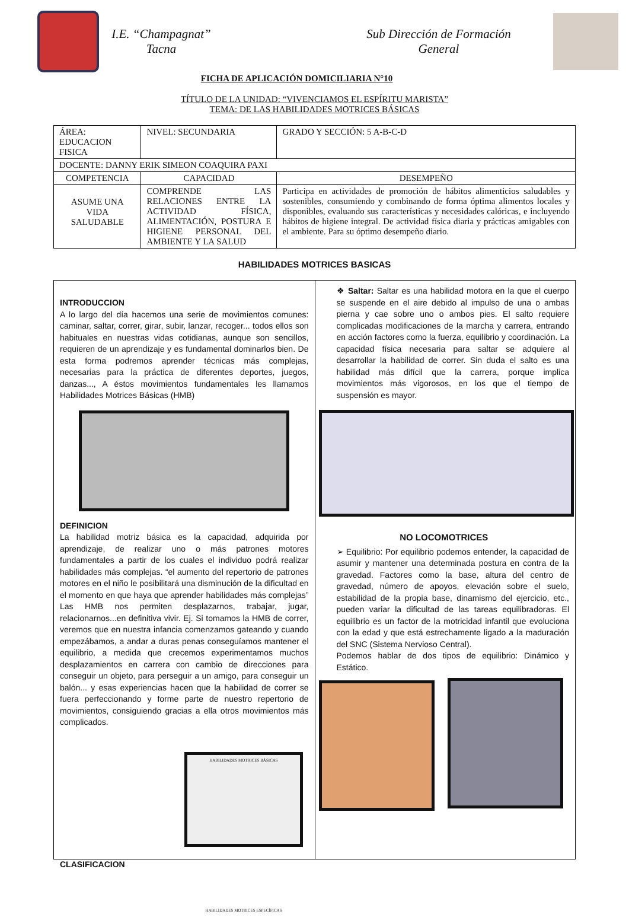I.E. “Champagnat”
Tacna
Sub Dirección de Formación
General
FICHA DE APLICACIÓN DOMICILIARIA N°10
TÍTULO DE LA UNIDAD: “VIVENCIAMOS EL ESPÍRITU MARISTA”
TEMA: DE LAS HABILIDADES MOTRICES BÁSICAS
| ÁREA: EDUCACION FISICA | NIVEL: SECUNDARIA | GRADO Y SECCIÓN: 5 A-B-C-D |
| DOCENTE: DANNY ERIK SIMEON COAQUIRA PAXI | | |
| COMPETENCIA | CAPACIDAD | DESEMPEÑO |
| ASUME UNA VIDA SALUDABLE | COMPRENDE LAS RELACIONES ENTRE LA ACTIVIDAD FÍSICA, ALIMENTACIÓN, POSTURA E HIGIENE PERSONAL DEL AMBIENTE Y LA SALUD | Participa en actividades de promoción de hábitos alimenticios saludables y sostenibles, consumiendo y combinando de forma óptima alimentos locales y disponibles, evaluando sus características y necesidades calóricas, e incluyendo hábitos de higiene integral. De actividad física diaria y prácticas amigables con el ambiente. Para su óptimo desempeño diario. |
HABILIDADES MOTRICES BASICAS
INTRODUCCION
A lo largo del día hacemos una serie de movimientos comunes: caminar, saltar, correr, girar, subir, lanzar, recoger... todos ellos son habituales en nuestras vidas cotidianas, aunque son sencillos, requieren de un aprendizaje y es fundamental dominarlos bien. De esta forma podremos aprender técnicas más complejas, necesarias para la práctica de diferentes deportes, juegos, danzas..., A éstos movimientos fundamentales les llamamos Habilidades Motrices Básicas (HMB)
DEFINICION
La habilidad motriz básica es la capacidad, adquirida por aprendizaje, de realizar uno o más patrones motores fundamentales a partir de los cuales el individuo podrá realizar habilidades más complejas. “el aumento del repertorio de patrones motores en el niño le posibilitará una disminución de la dificultad en el momento en que haya que aprender habilidades más complejas” Las HMB nos permiten desplazarnos, trabajar, jugar, relacionarnos...en definitiva vivir. Ej. Si tomamos la HMB de correr, veremos que en nuestra infancia comenzamos gateando y cuando empezábamos, a andar a duras penas conseguíamos mantener el equilibrio, a medida que crecemos experimentamos muchos desplazamientos en carrera con cambio de direcciones para conseguir un objeto, para perseguir a un amigo, para conseguir un balón... y esas experiencias hacen que la habilidad de correr se fuera perfeccionando y forme parte de nuestro repertorio de movimientos, consiguiendo gracias a ella otros movimientos más complicados.
HABILIDADES MOTRICES BÁSICAS
HABILIDADES MOTRICES ESPECÍFICAS
CLASIFICACION
❖ Saltar: Saltar es una habilidad motora en la que el cuerpo se suspende en el aire debido al impulso de una o ambas pierna y cae sobre uno o ambos pies. El salto requiere complicadas modificaciones de la marcha y carrera, entrando en acción factores como la fuerza, equilibrio y coordinación. La capacidad física necesaria para saltar se adquiere al desarrollar la habilidad de correr. Sin duda el salto es una habilidad más difícil que la carrera, porque implica movimientos más vigorosos, en los que el tiempo de suspensión es mayor.
NO LOCOMOTRICES
➢ Equilibrio: Por equilibrio podemos entender, la capacidad de asumir y mantener una determinada postura en contra de la gravedad. Factores como la base, altura del centro de gravedad, número de apoyos, elevación sobre el suelo, estabilidad de la propia base, dinamismo del ejercicio, etc., pueden variar la dificultad de las tareas equilibradoras. El equilibrio es un factor de la motricidad infantil que evoluciona con la edad y que está estrechamente ligado a la maduración del SNC (Sistema Nervioso Central).
Podemos hablar de dos tipos de equilibrio: Dinámico y Estático.